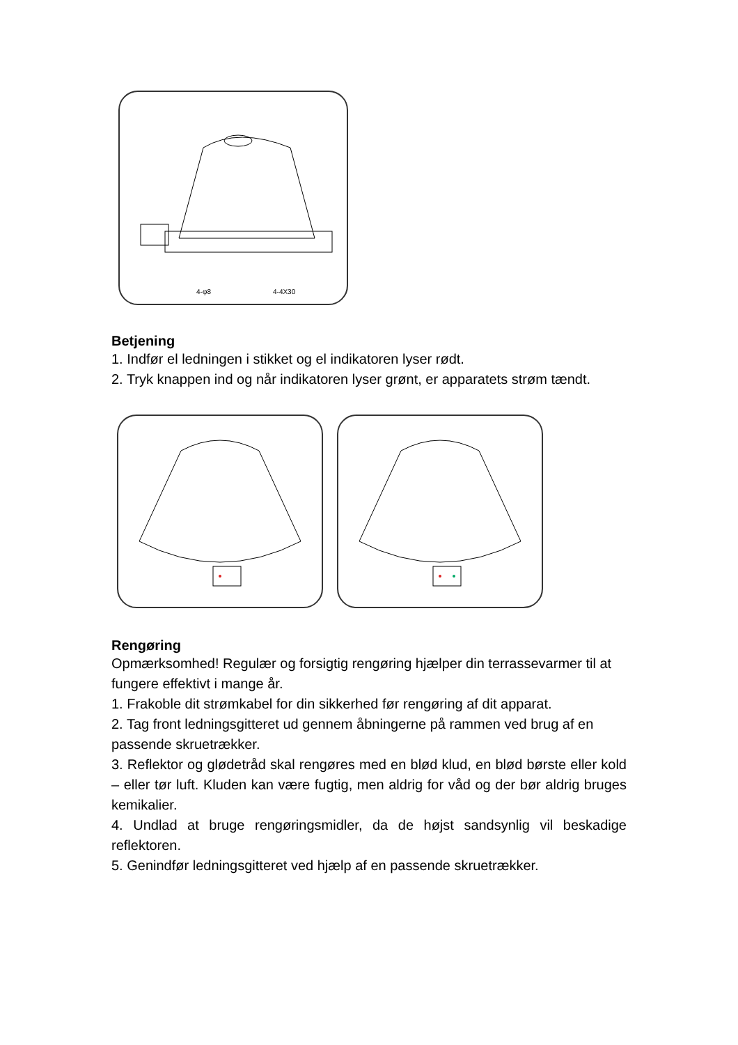4-φ8
4-4X30
Betjening
1. Indfør el ledningen i stikket og el indikatoren lyser rødt.
2. Tryk knappen ind og når indikatoren lyser grønt, er apparatets strøm tændt.
Rengøring
Opmærksomhed! Regulær og forsigtig rengøring hjælper din terrassevarmer til at fungere effektivt i mange år.
1. Frakoble dit strømkabel for din sikkerhed før rengøring af dit apparat.
2. Tag front ledningsgitteret ud gennem åbningerne på rammen ved brug af en passende skruetrækker.
3. Reflektor og glødetråd skal rengøres med en blød klud, en blød børste eller kold – eller tør luft. Kluden kan være fugtig, men aldrig for våd og der bør aldrig bruges kemikalier.
4. Undlad at bruge rengøringsmidler, da de højst sandsynlig vil beskadige reflektoren.
5. Genindfør ledningsgitteret ved hjælp af en passende skruetrækker.